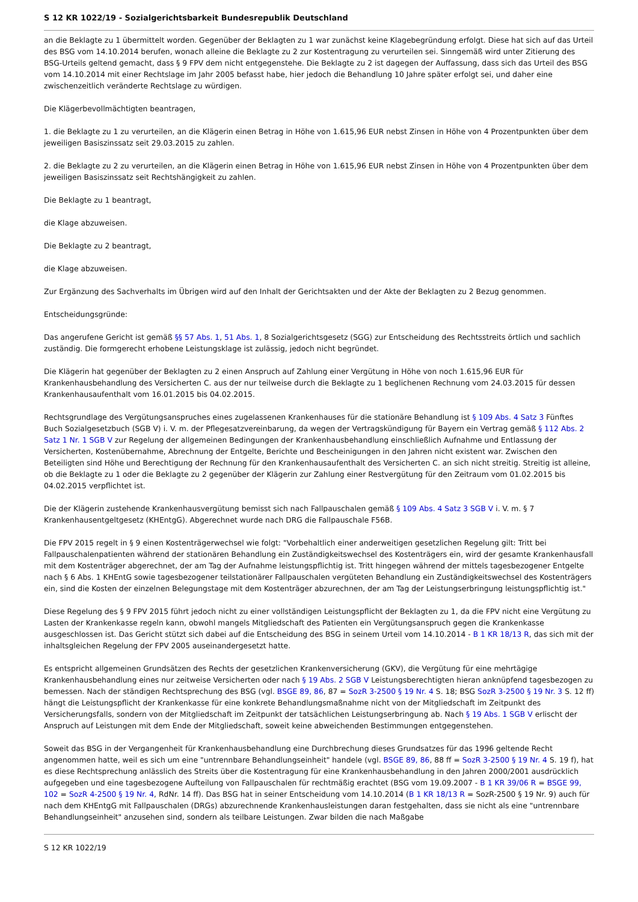S 12 KR 1022/19 - Sozialgerichtsbarkeit Bundesrepublik Deutschland
an die Beklagte zu 1 übermittelt worden. Gegenüber der Beklagten zu 1 war zunächst keine Klagebegründung erfolgt. Diese hat sich auf das Urteil des BSG vom 14.10.2014 berufen, wonach alleine die Beklagte zu 2 zur Kostentragung zu verurteilen sei. Sinngemäß wird unter Zitierung des BSG-Urteils geltend gemacht, dass § 9 FPV dem nicht entgegenstehe. Die Beklagte zu 2 ist dagegen der Auffassung, dass sich das Urteil des BSG vom 14.10.2014 mit einer Rechtslage im Jahr 2005 befasst habe, hier jedoch die Behandlung 10 Jahre später erfolgt sei, und daher eine zwischenzeitlich veränderte Rechtslage zu würdigen.
Die Klägerbevollmächtigten beantragen,
1. die Beklagte zu 1 zu verurteilen, an die Klägerin einen Betrag in Höhe von 1.615,96 EUR nebst Zinsen in Höhe von 4 Prozentpunkten über dem jeweiligen Basiszinssatz seit 29.03.2015 zu zahlen.
2. die Beklagte zu 2 zu verurteilen, an die Klägerin einen Betrag in Höhe von 1.615,96 EUR nebst Zinsen in Höhe von 4 Prozentpunkten über dem jeweiligen Basiszinssatz seit Rechtshängigkeit zu zahlen.
Die Beklagte zu 1 beantragt,
die Klage abzuweisen.
Die Beklagte zu 2 beantragt,
die Klage abzuweisen.
Zur Ergänzung des Sachverhalts im Übrigen wird auf den Inhalt der Gerichtsakten und der Akte der Beklagten zu 2 Bezug genommen.
Entscheidungsgründe:
Das angerufene Gericht ist gemäß §§ 57 Abs. 1, 51 Abs. 1, 8 Sozialgerichtsgesetz (SGG) zur Entscheidung des Rechtsstreits örtlich und sachlich zuständig. Die formgerecht erhobene Leistungsklage ist zulässig, jedoch nicht begründet.
Die Klägerin hat gegenüber der Beklagten zu 2 einen Anspruch auf Zahlung einer Vergütung in Höhe von noch 1.615,96 EUR für Krankenhausbehandlung des Versicherten C. aus der nur teilweise durch die Beklagte zu 1 beglichenen Rechnung vom 24.03.2015 für dessen Krankenhausaufenthalt vom 16.01.2015 bis 04.02.2015.
Rechtsgrundlage des Vergütungsanspruches eines zugelassenen Krankenhauses für die stationäre Behandlung ist § 109 Abs. 4 Satz 3 Fünftes Buch Sozialgesetzbuch (SGB V) i. V. m. der Pflegesatzvereinbarung, da wegen der Vertragskündigung für Bayern ein Vertrag gemäß § 112 Abs. 2 Satz 1 Nr. 1 SGB V zur Regelung der allgemeinen Bedingungen der Krankenhausbehandlung einschließlich Aufnahme und Entlassung der Versicherten, Kostenübernahme, Abrechnung der Entgelte, Berichte und Bescheinigungen in den Jahren nicht existent war. Zwischen den Beteiligten sind Höhe und Berechtigung der Rechnung für den Krankenhausaufenthalt des Versicherten C. an sich nicht streitig. Streitig ist alleine, ob die Beklagte zu 1 oder die Beklagte zu 2 gegenüber der Klägerin zur Zahlung einer Restvergütung für den Zeitraum vom 01.02.2015 bis 04.02.2015 verpflichtet ist.
Die der Klägerin zustehende Krankenhausvergütung bemisst sich nach Fallpauschalen gemäß § 109 Abs. 4 Satz 3 SGB V i. V. m. § 7 Krankenhausentgeltgesetz (KHEntgG). Abgerechnet wurde nach DRG die Fallpauschale F56B.
Die FPV 2015 regelt in § 9 einen Kostenträgerwechsel wie folgt: "Vorbehaltlich einer anderweitigen gesetzlichen Regelung gilt: Tritt bei Fallpauschalenpatienten während der stationären Behandlung ein Zuständigkeitswechsel des Kostenträgers ein, wird der gesamte Krankenhausfall mit dem Kostenträger abgerechnet, der am Tag der Aufnahme leistungspflichtig ist. Tritt hingegen während der mittels tagesbezogener Entgelte nach § 6 Abs. 1 KHEntG sowie tagesbezogener teilstationärer Fallpauschalen vergüteten Behandlung ein Zuständigkeitswechsel des Kostenträgers ein, sind die Kosten der einzelnen Belegungstage mit dem Kostenträger abzurechnen, der am Tag der Leistungserbringung leistungspflichtig ist."
Diese Regelung des § 9 FPV 2015 führt jedoch nicht zu einer vollständigen Leistungspflicht der Beklagten zu 1, da die FPV nicht eine Vergütung zu Lasten der Krankenkasse regeln kann, obwohl mangels Mitgliedschaft des Patienten ein Vergütungsanspruch gegen die Krankenkasse ausgeschlossen ist. Das Gericht stützt sich dabei auf die Entscheidung des BSG in seinem Urteil vom 14.10.2014 - B 1 KR 18/13 R, das sich mit der inhaltsgleichen Regelung der FPV 2005 auseinandergesetzt hatte.
Es entspricht allgemeinen Grundsätzen des Rechts der gesetzlichen Krankenversicherung (GKV), die Vergütung für eine mehrtägige Krankenhausbehandlung eines nur zeitweise Versicherten oder nach § 19 Abs. 2 SGB V Leistungsberechtigten hieran anknüpfend tagesbezogen zu bemessen. Nach der ständigen Rechtsprechung des BSG (vgl. BSGE 89, 86, 87 = SozR 3-2500 § 19 Nr. 4 S. 18; BSG SozR 3-2500 § 19 Nr. 3 S. 12 ff) hängt die Leistungspflicht der Krankenkasse für eine konkrete Behandlungsmaßnahme nicht von der Mitgliedschaft im Zeitpunkt des Versicherungsfalls, sondern von der Mitgliedschaft im Zeitpunkt der tatsächlichen Leistungserbringung ab. Nach § 19 Abs. 1 SGB V erlischt der Anspruch auf Leistungen mit dem Ende der Mitgliedschaft, soweit keine abweichenden Bestimmungen entgegenstehen.
Soweit das BSG in der Vergangenheit für Krankenhausbehandlung eine Durchbrechung dieses Grundsatzes für das 1996 geltende Recht angenommen hatte, weil es sich um eine "untrennbare Behandlungseinheit" handele (vgl. BSGE 89, 86, 88 ff = SozR 3-2500 § 19 Nr. 4 S. 19 f), hat es diese Rechtsprechung anlässlich des Streits über die Kostentragung für eine Krankenhausbehandlung in den Jahren 2000/2001 ausdrücklich aufgegeben und eine tagesbezogene Aufteilung von Fallpauschalen für rechtmäßig erachtet (BSG vom 19.09.2007 - B 1 KR 39/06 R = BSGE 99, 102 = SozR 4-2500 § 19 Nr. 4, RdNr. 14 ff). Das BSG hat in seiner Entscheidung vom 14.10.2014 (B 1 KR 18/13 R = SozR-2500 § 19 Nr. 9) auch für nach dem KHEntgG mit Fallpauschalen (DRGs) abzurechnende Krankenhausleistungen daran festgehalten, dass sie nicht als eine "untrennbare Behandlungseinheit" anzusehen sind, sondern als teilbare Leistungen. Zwar bilden die nach Maßgabe
S 12 KR 1022/19